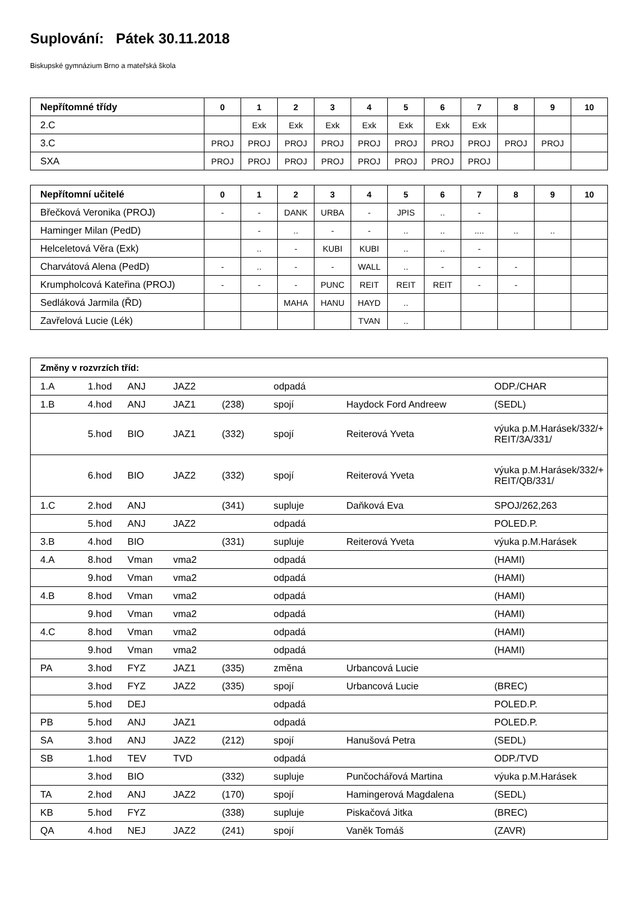Suplování: Pátek 30.11.2018
Biskupské gymnázium Brno a mateřská škola
| Nepřítomné třídy | 0 | 1 | 2 | 3 | 4 | 5 | 6 | 7 | 8 | 9 | 10 |
| --- | --- | --- | --- | --- | --- | --- | --- | --- | --- | --- | --- |
| 2.C | | Exk | Exk | Exk | Exk | Exk | Exk | Exk | | | |
| 3.C | PROJ | PROJ | PROJ | PROJ | PROJ | PROJ | PROJ | PROJ | PROJ | PROJ | |
| SXA | PROJ | PROJ | PROJ | PROJ | PROJ | PROJ | PROJ | PROJ | | | |
| Nepřítomní učitelé | 0 | 1 | 2 | 3 | 4 | 5 | 6 | 7 | 8 | 9 | 10 |
| --- | --- | --- | --- | --- | --- | --- | --- | --- | --- | --- | --- |
| Břečková Veronika (PROJ) | - | - | DANK | URBA | - | JPIS | .. | - | | | |
| Haminger Milan (PedD) | | - | .. | - | - | .. | .. | .... | .. | .. | |
| Helceletová Věra (Exk) | | .. | - | KUBI | KUBI | .. | .. | - | | | |
| Charvátová Alena (PedD) | - | .. | - | - | WALL | .. | - | - | - | | |
| Krumpholcová Kateřina (PROJ) | - | - | - | PUNC | REIT | REIT | REIT | - | - | | |
| Sedláková Jarmila (ŘD) | | | MAHA | HANU | HAYD | .. | | | | | |
| Zavřelová Lucie (Lék) | | | | | TVAN | .. | | | | | |
| Změny v rozvrzích tříd: | | | | | | | |
| --- | --- | --- | --- | --- | --- | --- | --- |
| 1.A | 1.hod | ANJ | JAZ2 | | odpadá | | ODP./CHAR |
| 1.B | 4.hod | ANJ | JAZ1 | (238) | spojí | Haydock Ford Andreew | (SEDL) |
| | 5.hod | BIO | JAZ1 | (332) | spojí | Reiterová Yveta | výuka p.M.Harásek/332/+ REIT/3A/331/ |
| | 6.hod | BIO | JAZ2 | (332) | spojí | Reiterová Yveta | výuka p.M.Harásek/332/+ REIT/QB/331/ |
| 1.C | 2.hod | ANJ | | (341) | supluje | Daňková Eva | SPOJ/262,263 |
| | 5.hod | ANJ | JAZ2 | | odpadá | | POLED.P. |
| 3.B | 4.hod | BIO | | (331) | supluje | Reiterová Yveta | výuka p.M.Harásek |
| 4.A | 8.hod | Vman | vma2 | | odpadá | | (HAMI) |
| | 9.hod | Vman | vma2 | | odpadá | | (HAMI) |
| 4.B | 8.hod | Vman | vma2 | | odpadá | | (HAMI) |
| | 9.hod | Vman | vma2 | | odpadá | | (HAMI) |
| 4.C | 8.hod | Vman | vma2 | | odpadá | | (HAMI) |
| | 9.hod | Vman | vma2 | | odpadá | | (HAMI) |
| PA | 3.hod | FYZ | JAZ1 | (335) | změna | Urbancová Lucie | |
| | 3.hod | FYZ | JAZ2 | (335) | spojí | Urbancová Lucie | (BREC) |
| | 5.hod | DEJ | | | odpadá | | POLED.P. |
| PB | 5.hod | ANJ | JAZ1 | | odpadá | | POLED.P. |
| SA | 3.hod | ANJ | JAZ2 | (212) | spojí | Hanušová Petra | (SEDL) |
| SB | 1.hod | TEV | TVD | | odpadá | | ODP./TVD |
| | 3.hod | BIO | | (332) | supluje | Punčochářová Martina | výuka p.M.Harásek |
| TA | 2.hod | ANJ | JAZ2 | (170) | spojí | Hamingerová Magdalena | (SEDL) |
| KB | 5.hod | FYZ | | (338) | supluje | Piskačová Jitka | (BREC) |
| QA | 4.hod | NEJ | JAZ2 | (241) | spojí | Vaněk Tomáš | (ZAVR) |